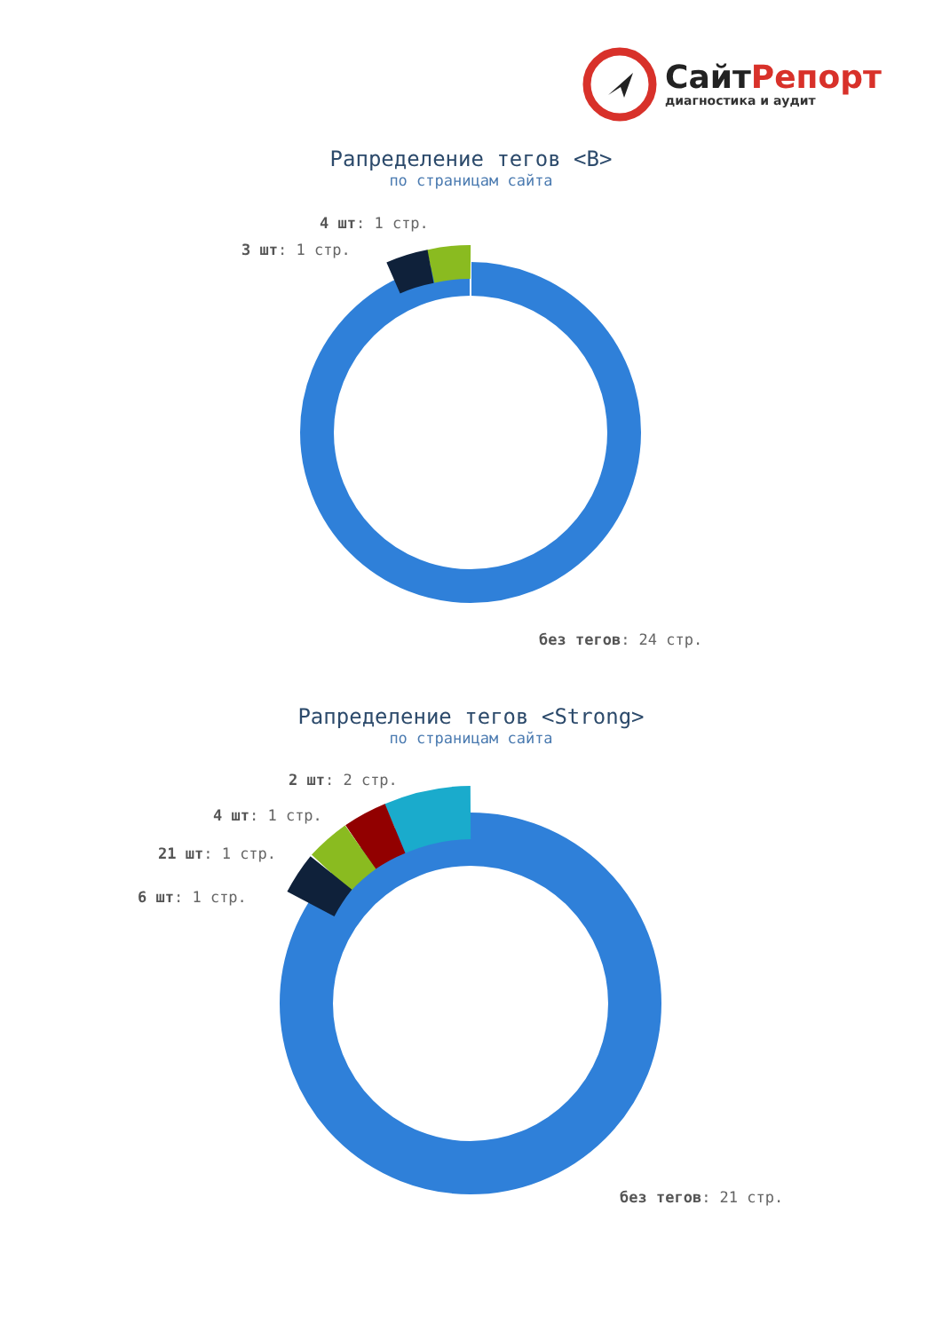СайтРепорт
диагностика и аудит
Рапределение тегов <B>
по страницам сайта
4 шт: 1 стр.
3 шт: 1 стр.
без тегов: 24 стр.
Рапределение тегов <Strong>
по страницам сайта
2 шт: 2 стр.
4 шт: 1 стр.
21 шт: 1 стр.
6 шт: 1 стр.
без тегов: 21 стр.